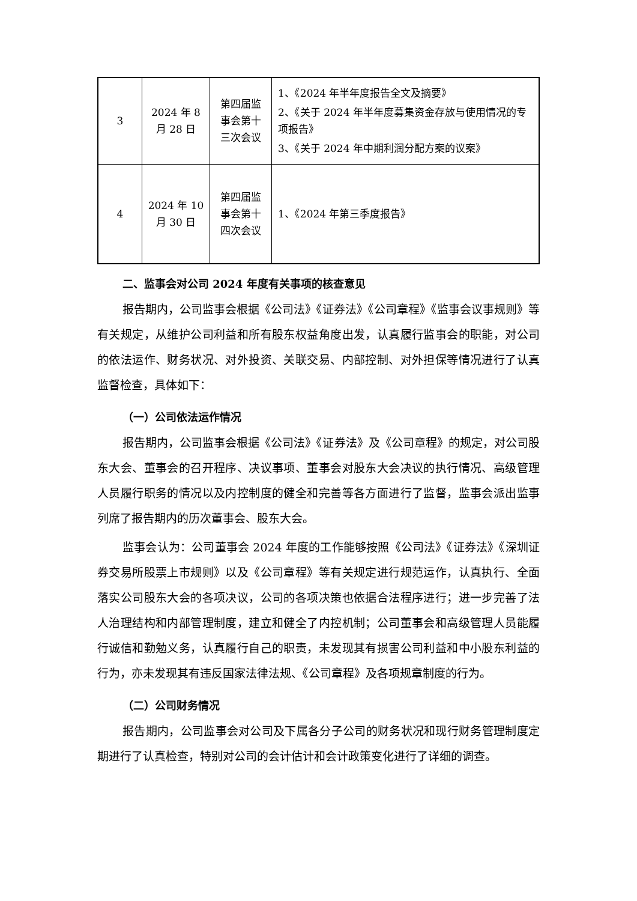| 3 | 2024 年 8 月 28 日 | 第四届监 事会第十 三次会议 | 1、《2024 年半年度报告全文及摘要》 2、《关于 2024 年半年度募集资金存放与使用情况的专项报告》 3、《关于 2024 年中期利润分配方案的议案》 |
| 4 | 2024 年 10 月 30 日 | 第四届监 事会第十 四次会议 | 1、《2024 年第三季度报告》 |
二、监事会对公司 2024 年度有关事项的核查意见
报告期内，公司监事会根据《公司法》《证券法》《公司章程》《监事会议事规则》等有关规定，从维护公司利益和所有股东权益角度出发，认真履行监事会的职能，对公司的依法运作、财务状况、对外投资、关联交易、内部控制、对外担保等情况进行了认真监督检查，具体如下：
（一）公司依法运作情况
报告期内，公司监事会根据《公司法》《证券法》及《公司章程》的规定，对公司股东大会、董事会的召开程序、决议事项、董事会对股东大会决议的执行情况、高级管理人员履行职务的情况以及内控制度的健全和完善等各方面进行了监督，监事会派出监事列席了报告期内的历次董事会、股东大会。
监事会认为：公司董事会 2024 年度的工作能够按照《公司法》《证券法》《深圳证券交易所股票上市规则》以及《公司章程》等有关规定进行规范运作，认真执行、全面落实公司股东大会的各项决议，公司的各项决策也依据合法程序进行；进一步完善了法人治理结构和内部管理制度，建立和健全了内控机制；公司董事会和高级管理人员能履行诚信和勤勉义务，认真履行自己的职责，未发现其有损害公司利益和中小股东利益的行为，亦未发现其有违反国家法律法规、《公司章程》及各项规章制度的行为。
（二）公司财务情况
报告期内，公司监事会对公司及下属各分子公司的财务状况和现行财务管理制度定期进行了认真检查，特别对公司的会计估计和会计政策变化进行了详细的调查。